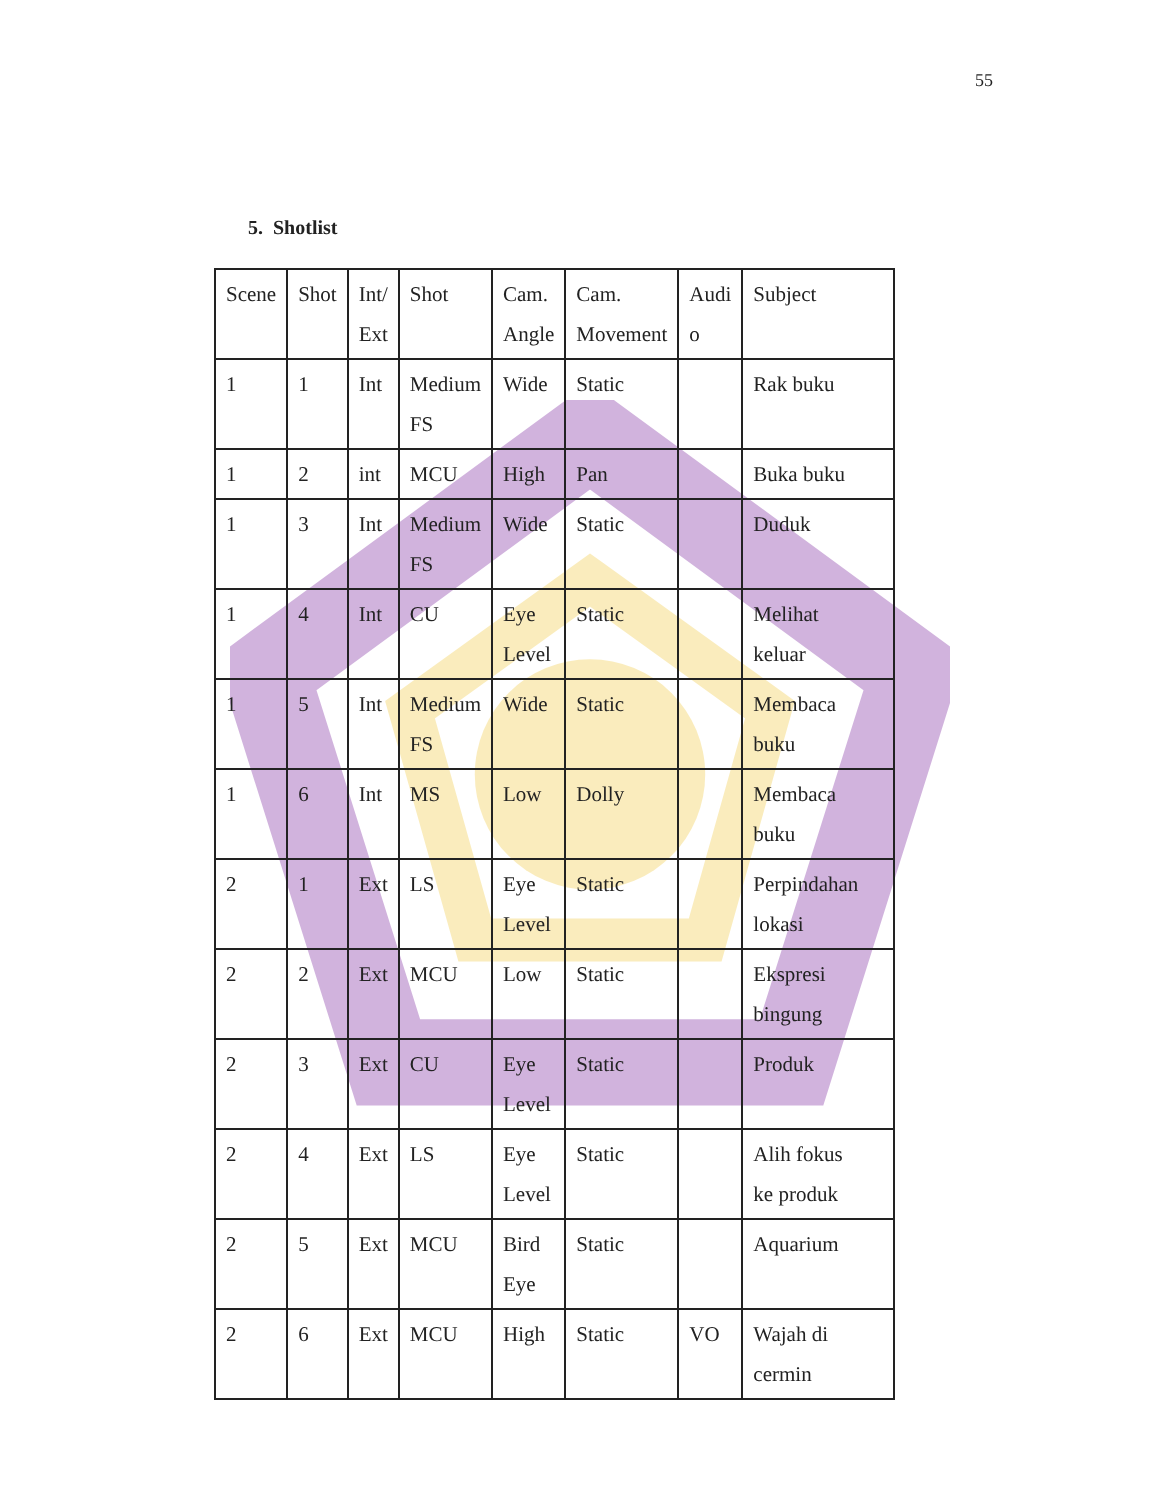55
5. Shotlist
| Scene | Shot | Int/ Ext | Shot | Cam. Angle | Cam. Movement | Audi o | Subject |
| 1 | 1 | Int | Medium FS | Wide | Static | | Rak buku |
| 1 | 2 | int | MCU | High | Pan | | Buka buku |
| 1 | 3 | Int | Medium FS | Wide | Static | | Duduk |
| 1 | 4 | Int | CU | Eye Level | Static | | Melihat keluar |
| 1 | 5 | Int | Medium FS | Wide | Static | | Membaca buku |
| 1 | 6 | Int | MS | Low | Dolly | | Membaca buku |
| 2 | 1 | Ext | LS | Eye Level | Static | | Perpindahan lokasi |
| 2 | 2 | Ext | MCU | Low | Static | | Ekspresi bingung |
| 2 | 3 | Ext | CU | Eye Level | Static | | Produk |
| 2 | 4 | Ext | LS | Eye Level | Static | | Alih fokus ke produk |
| 2 | 5 | Ext | MCU | Bird Eye | Static | | Aquarium |
| 2 | 6 | Ext | MCU | High | Static | VO | Wajah di cermin |